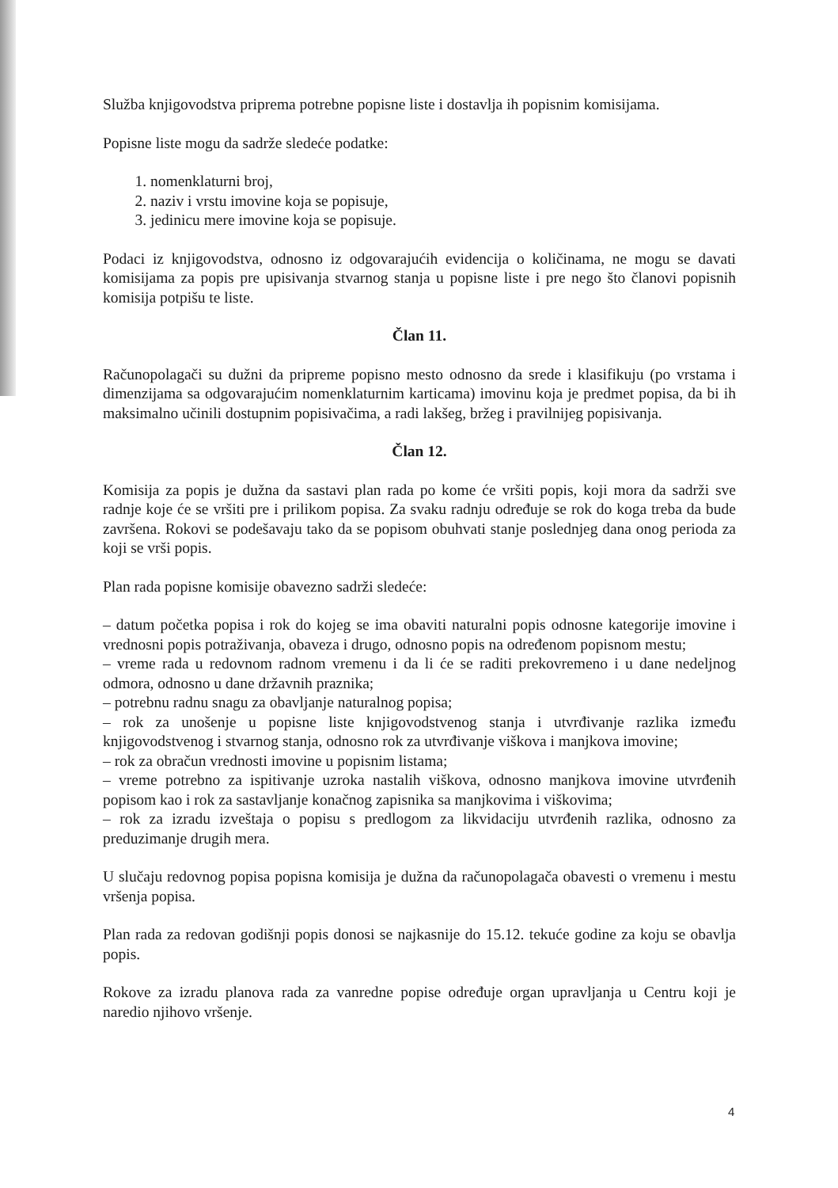Služba knjigovodstva priprema potrebne popisne liste i dostavlja ih popisnim komisijama.
Popisne liste mogu da sadrže sledeće podatke:
1. nomenklaturni broj,
2. naziv i vrstu imovine koja se popisuje,
3. jedinicu mere imovine koja se popisuje.
Podaci iz knjigovodstva, odnosno iz odgovarajućih evidencija o količinama, ne mogu se davati komisijama za popis pre upisivanja stvarnog stanja u popisne liste i pre nego što članovi popisnih komisija potpišu te liste.
Član 11.
Računopolagači su dužni da pripreme popisno mesto odnosno da srede i klasifikuju (po vrstama i dimenzijama sa odgovarajućim nomenklaturnim karticama) imovinu koja je predmet popisa, da bi ih maksimalno učinili dostupnim popisivačima, a radi lakšeg, bržeg i pravilnijeg popisivanja.
Član 12.
Komisija za popis je dužna da sastavi plan rada po kome će vršiti popis, koji mora da sadrži sve radnje koje će se vršiti pre i prilikom popisa. Za svaku radnju određuje se rok do koga treba da bude završena. Rokovi se podešavaju tako da se popisom obuhvati stanje poslednjeg dana onog perioda za koji se vrši popis.
Plan rada popisne komisije obavezno sadrži sledeće:
– datum početka popisa i rok do kojeg se ima obaviti naturalni popis odnosne kategorije imovine i vrednosni popis potraživanja, obaveza i drugo, odnosno popis na određenom popisnom mestu;
– vreme rada u redovnom radnom vremenu i da li će se raditi prekovremeno i u dane nedeljnog odmora, odnosno u dane državnih praznika;
– potrebnu radnu snagu za obavljanje naturalnog popisa;
– rok za unošenje u popisne liste knjigovodstvenog stanja i utvrđivanje razlika između knjigovodstvenog i stvarnog stanja, odnosno rok za utvrđivanje viškova i manjkova imovine;
– rok za obračun vrednosti imovine u popisnim listama;
– vreme potrebno za ispitivanje uzroka nastalih viškova, odnosno manjkova imovine utvrđenih popisom kao i rok za sastavljanje konačnog zapisnika sa manjkovima i viškovima;
– rok za izradu izveštaja o popisu s predlogom za likvidaciju utvrđenih razlika, odnosno za preduzimanje drugih mera.
U slučaju redovnog popisa popisna komisija je dužna da računopolagača obavesti o vremenu i mestu vršenja popisa.
Plan rada za redovan godišnji popis donosi se najkasnije do 15.12. tekuće godine za koju se obavlja popis.
Rokove za izradu planova rada za vanredne popise određuje organ upravljanja u Centru koji je naredio njihovo vršenje.
4